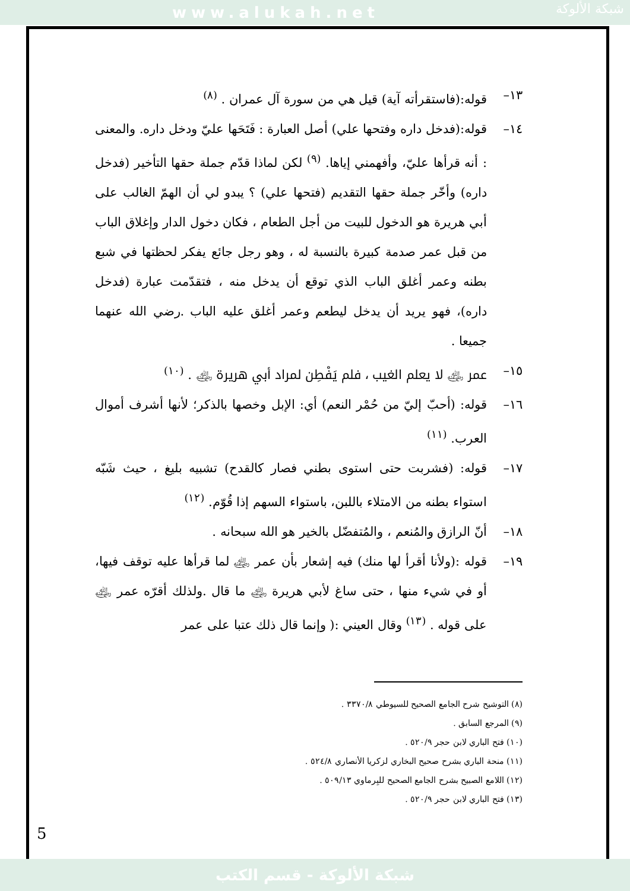www.alukah.net
شبكة الألوكة
١٣– قوله:(فاستقرأته آية) قيل هي من سورة آل عمران . <sup>(٨)</sup>
١٤– قوله:(فدخل داره وفتحها علي) أصل العبارة : فَتَحَها عليّ ودخل داره. والمعنى : أنه قرأها عليّ، وأفهمني إياها. <sup>(٩)</sup> لكن لماذا قدّم جملة حقها التأخير (فدخل داره) وأخّر جملة حقها التقديم (فتحها علي) ؟ يبدو لي أن الهمّ الغالب على أبي هريرة هو الدخول للبيت من أجل الطعام ، فكان دخول الدار وإغلاق الباب من قبل عمر صدمة كبيرة بالنسبة له ، وهو رجل جائع يفكر لحظتها في شبع بطنه وعمر أغلق الباب الذي توقع أن يدخل منه ، فتقدّمت عبارة (فدخل داره)، فهو يريد أن يدخل ليطعم وعمر أغلق عليه الباب .رضي الله عنهما جميعا .
١٥– عمر ﵁ لا يعلم الغيب ، فلم يَفْطِن لمراد أبي هريرة ﵁ . <sup>(١٠)</sup>
١٦– قوله: (أحبّ إليّ من حُمْر النعم) أي: الإبل وخصها بالذكر؛ لأنها أشرف أموال العرب. <sup>(١١)</sup>
١٧– قوله: (فشربت حتى استوى بطني فصار كالقدح) تشبيه بليغ ، حيث شَبّه استواء بطنه من الامتلاء باللبن، باستواء السهم إذا قُوّم. <sup>(١٢)</sup>
١٨– أنّ الرازق والمُنعم ، والمُتفضّل بالخير هو الله سبحانه .
١٩– قوله :(ولأنا أقرأ لها منك) فيه إشعار بأن عمر ﵁ لما قرأها عليه توقف فيها، أو في شيء منها ، حتى ساغ لأبي هريرة ﵁ ما قال .ولذلك أقرّه عمر ﵁ على قوله . <sup>(١٣)</sup> وقال العيني :( وإنما قال ذلك عتبا على عمر
(٨) التوشيح شرح الجامع الصحيح للسيوطي ٣٣٧٠/٨ .
(٩) المرجع السابق .
(١٠) فتح الباري لابن حجر ٥٢٠/٩ .
(١١) منحة الباري بشرح صحيح البخاري لزكريا الأنصاري ٥٢٤/٨ .
(١٢) اللامع الصبيح بشرح الجامع الصحيح للبِرماوي ٥٠٩/١٣ .
(١٣) فتح الباري لابن حجر ٥٢٠/٩ .
5
شبكة الألوكة - قسم الكتب